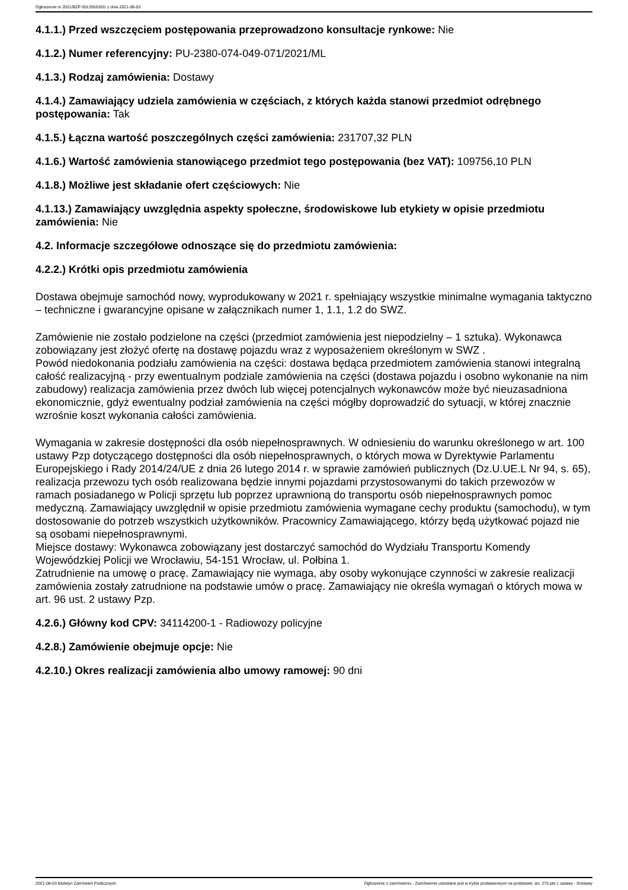Ogłoszenie nr 2021/BZP 00135553/01 z dnia 2021-08-03
4.1.1.) Przed wszczęciem postępowania przeprowadzono konsultacje rynkowe: Nie
4.1.2.) Numer referencyjny: PU-2380-074-049-071/2021/ML
4.1.3.) Rodzaj zamówienia: Dostawy
4.1.4.) Zamawiający udziela zamówienia w częściach, z których każda stanowi przedmiot odrębnego postępowania: Tak
4.1.5.) Łączna wartość poszczególnych części zamówienia: 231707,32 PLN
4.1.6.) Wartość zamówienia stanowiącego przedmiot tego postępowania (bez VAT): 109756,10 PLN
4.1.8.) Możliwe jest składanie ofert częściowych: Nie
4.1.13.) Zamawiający uwzględnia aspekty społeczne, środowiskowe lub etykiety w opisie przedmiotu zamówienia: Nie
4.2. Informacje szczegółowe odnoszące się do przedmiotu zamówienia:
4.2.2.) Krótki opis przedmiotu zamówienia
Dostawa obejmuje samochód nowy, wyprodukowany w 2021 r. spełniający wszystkie minimalne wymagania taktyczno – techniczne i gwarancyjne opisane w załącznikach numer 1, 1.1, 1.2 do SWZ.
Zamówienie nie zostało podzielone na części (przedmiot zamówienia jest niepodzielny – 1 sztuka). Wykonawca zobowiązany jest złożyć ofertę na dostawę pojazdu wraz z wyposażeniem określonym w SWZ .
Powód niedokonania podziału zamówienia na części: dostawa będąca przedmiotem zamówienia stanowi integralną całość realizacyjną - przy ewentualnym podziale zamówienia na części (dostawa pojazdu i osobno wykonanie na nim zabudowy) realizacja zamówienia przez dwóch lub więcej potencjalnych wykonawców może być nieuzasadniona ekonomicznie, gdyż ewentualny podział zamówienia na części mógłby doprowadzić do sytuacji, w której znacznie wzrośnie koszt wykonania całości zamówienia.
Wymagania w zakresie dostępności dla osób niepełnosprawnych. W odniesieniu do warunku określonego w art. 100 ustawy Pzp dotyczącego dostępności dla osób niepełnosprawnych, o których mowa w Dyrektywie Parlamentu Europejskiego i Rady 2014/24/UE z dnia 26 lutego 2014 r. w sprawie zamówień publicznych (Dz.U.UE.L Nr 94, s. 65), realizacja przewozu tych osób realizowana będzie innymi pojazdami przystosowanymi do takich przewozów w ramach posiadanego w Policji sprzętu lub poprzez uprawnioną do transportu osób niepełnosprawnych pomoc medyczną. Zamawiający uwzględnił w opisie przedmiotu zamówienia wymagane cechy produktu (samochodu), w tym dostosowanie do potrzeb wszystkich użytkowników. Pracownicy Zamawiającego, którzy będą użytkować pojazd nie są osobami niepełnosprawnymi.
Miejsce dostawy: Wykonawca zobowiązany jest dostarczyć samochód do Wydziału Transportu Komendy Wojewódzkiej Policji we Wrocławiu, 54-151 Wrocław, ul. Połbina 1.
Zatrudnienie na umowę o pracę. Zamawiający nie wymaga, aby osoby wykonujące czynności w zakresie realizacji zamówienia zostały zatrudnione na podstawie umów o pracę. Zamawiający nie określa wymagań o których mowa w art. 96 ust. 2 ustawy Pzp.
4.2.6.) Główny kod CPV: 34114200-1 - Radiowozy policyjne
4.2.8.) Zamówienie obejmuje opcje: Nie
4.2.10.) Okres realizacji zamówienia albo umowy ramowej: 90 dni
2021-08-03 Biuletyn Zamówień Publicznych Ogłoszenie o zamówieniu - Zamówienie udzielane jest w trybie podstawowym na podstawie: art. 275 pkt 1 ustawy - Dostawy